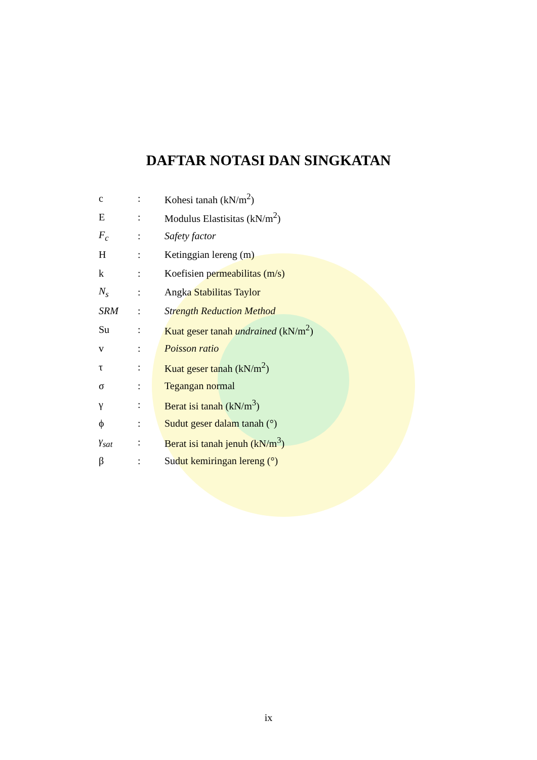DAFTAR NOTASI DAN SINGKATAN
| c | : | Kohesi tanah (kN/m<sup>2</sup>) |
| E | : | Modulus Elastisitas (kN/m<sup>2</sup>) |
| F<sub>c</sub> | : | Safety factor |
| H | : | Ketinggian lereng (m) |
| k | : | Koefisien permeabilitas (m/s) |
| N<sub>s</sub> | : | Angka Stabilitas Taylor |
| SRM | : | Strength Reduction Method |
| Su | : | Kuat geser tanah undrained (kN/m<sup>2</sup>) |
| v | : | Poisson ratio |
| τ | : | Kuat geser tanah (kN/m<sup>2</sup>) |
| σ | : | Tegangan normal |
| γ | : | Berat isi tanah (kN/m<sup>3</sup>) |
| ϕ | : | Sudut geser dalam tanah (°) |
| γ<sub>sat</sub> | : | Berat isi tanah jenuh (kN/m<sup>3</sup>) |
| β | : | Sudut kemiringan lereng (°) |
ix